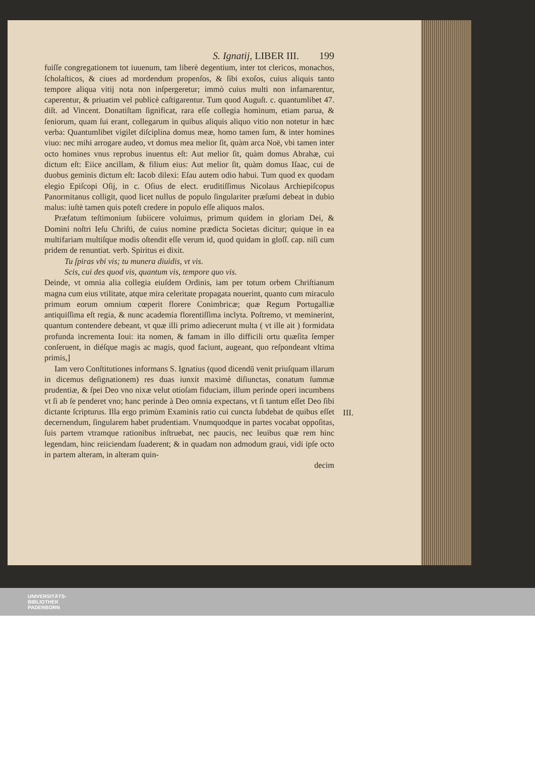S. Ignatij, LIBER III. 199
fuiſſe congregationem tot iuuenum, tam liberè degentium, inter tot clericos, monachos, ſcholaſticos, & ciues ad mordendum propenſos, & ſibi exoſos, cuius aliquis tanto tempore aliqua vitij nota non inſpergeretur; immò cuius multi non infamarentur, caperentur, & priuatim vel publicè caſtigarentur. Tum quod Auguſt. c. quantumlibet 47. diſt. ad Vincent. Donatiſtam ſignificat, rara eſſe collegia hominum, etiam parua, & ſeniorum, quam ſui erant, collegarum in quibus aliquis aliquo vitio non notetur in hæc verba: Quantumlibet vigilet diſciplina domus meæ, homo tamen ſum, & inter homines viuo: nec mihi arrogare audeo, vt domus mea melior ſit, quàm arca Noë, vbi tamen inter octo homines vnus reprobus inuentus eſt: Aut melior ſit, quàm domus Abrahæ, cui dictum eſt: Eiice ancillam, & filium eius: Aut melior ſit, quàm domus Iſaac, cui de duobus geminis dictum eſt: Iacob dilexi: Eſau autem odio habui. Tum quod ex quodam elegio Epiſcopi Oſij, in c. Oſius de elect. eruditiſſimus Nicolaus Archiepiſcopus Panormitanus colligit, quod licet nullus de populo ſingulariter præſumi debeat in dubio malus: iuſtè tamen quis poteſt credere in populo eſſe aliquos malos.
Præfatum teſtimonium ſubiicere voluimus, primum quidem in gloriam Dei, & Domini noſtri Ieſu Chriſti, de cuius nomine prædicta Societas dicitur; quique in ea multifariam multiſque modis oſtendit eſſe verum id, quod quidam in gloſſ. cap. niſi cum pridem de renuntiat. verb. Spiritus ei dixit.
Tu ſpiras vbi vis; tu munera diuidis, vt vis.
Scis, cui des quod vis, quantum vis, tempore quo vis.
Deinde, vt omnia alia collegia eiuſdem Ordinis, iam per totum orbem Chriſtianum magna cum eius vtilitate, atque mira celeritate propagata nouerint, quanto cum miraculo primum eorum omnium cœperit florere Conimbricæ; quæ Regum Portugalliæ antiquiſſima eſt regia, & nunc academia florentiſſima inclyta. Poſtremo, vt meminerint, quantum contendere debeant, vt quæ illi primo adiecerunt multa ( vt ille ait ) formidata profunda incrementa Ioui: ita nomen, & famam in illo difficili ortu quæſita ſemper conſeruent, in diéſque magis ac magis, quod faciunt, augeant, quo reſpondeant vltima primis,]
Iam vero Conſtitutiones informans S. Ignatius (quod dicendū venit priuſquam illarum in dicemus deſignationem) res duas iunxit maximè diſiunctas, conatum ſummæ prudentiæ, & ſpei Deo vno nixæ velut otioſam fiduciam, illum perinde operi incumbens vt ſi ab ſe penderet vno; hanc perinde à Deo omnia expectans, vt ſi tantum eſſet Deo ſibi dictante ſcripturus. Illa ergo primùm Examinis ratio cui cuncta ſubdebat de quibus eſſet decernendum, ſingularem habet prudentiam. Vnumquodque in partes vocabat oppoſitas, ſuis partem vtramque rationibus inſtruebat, nec paucis, nec leuibus quæ rem hinc legendam, hinc reiiciendam ſuaderent; & in quadam non admodum graui, vidi ipſe octo in partem alteram, in alteram quin-
decim
III.
UNIVERSITÄTS-
BIBLIOTHEK
PADERBORN